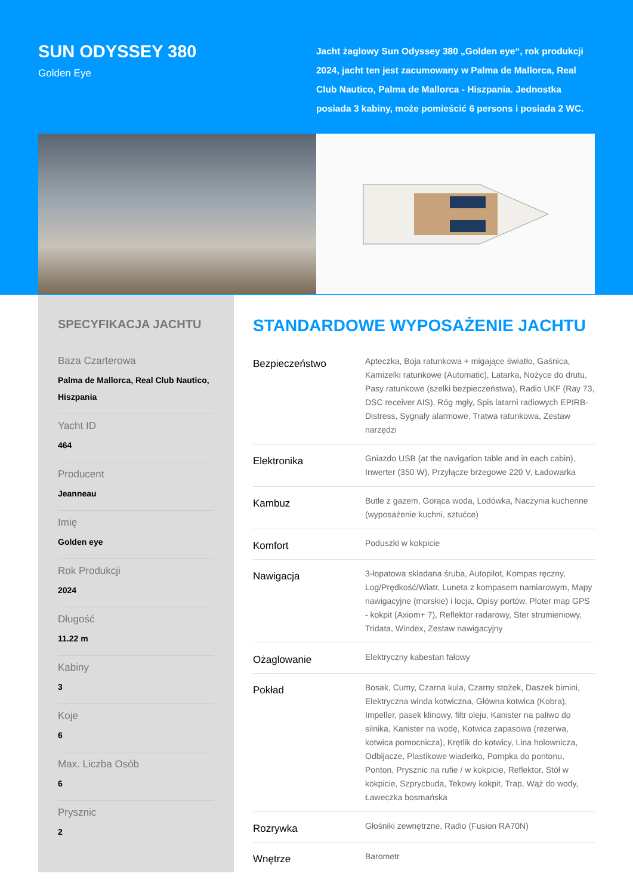SUN ODYSSEY 380
Golden Eye
Jacht żaglowy Sun Odyssey 380 „Golden eye“, rok produkcji 2024, jacht ten jest zacumowany w Palma de Mallorca, Real Club Nautico, Palma de Mallorca - Hiszpania. Jednostka posiada 3 kabiny, może pomieścić 6 persons i posiada 2 WC.
SPECYFIKACJA JACHTU
Baza Czarterowa
Palma de Mallorca, Real Club Nautico, Hiszpania
Yacht ID
464
Producent
Jeanneau
Imię
Golden eye
Rok Produkcji
2024
Długość
11.22 m
Kabiny
3
Koje
6
Max. Liczba Osób
6
Prysznic
2
STANDARDOWE WYPOSAŻENIE JACHTU
| Bezpieczeństwo | Apteczka, Boja ratunkowa + migające światło, Gaśnica, Kamizelki ratunkowe (Automatic), Latarka, Nożyce do drutu, Pasy ratunkowe (szelki bezpieczeństwa), Radio UKF (Ray 73, DSC receiver AIS), Róg mgły, Spis latarni radiowych EPIRB-Distress, Sygnały alarmowe, Tratwa ratunkowa, Zestaw narzędzi |
| Elektronika | Gniazdo USB (at the navigation table and in each cabin), Inwerter (350 W), Przyłącze brzegowe 220 V, Ładowarka |
| Kambuz | Butle z gazem, Gorąca woda, Lodówka, Naczynia kuchenne (wyposażenie kuchni, sztućce) |
| Komfort | Poduszki w kokpicie |
| Nawigacja | 3-łopatowa składana śruba, Autopilot, Kompas ręczny, Log/Prędkość/Wiatr, Luneta z kompasem namiarowym, Mapy nawigacyjne (morskie) i locja, Opisy portów, Ploter map GPS - kokpit (Axiom+ 7), Reflektor radarowy, Ster strumieniowy, Tridata, Windex, Zestaw nawigacyjny |
| Ożaglowanie | Elektryczny kabestan fałowy |
| Pokład | Bosak, Cumy, Czarna kula, Czarny stożek, Daszek bimini, Elektryczna winda kotwiczna, Główna kotwica (Kobra), Impeller, pasek klinowy, filtr oleju, Kanister na paliwo do silnika, Kanister na wodę, Kotwica zapasowa (rezerwa, kotwica pomocnicza), Krętlik do kotwicy, Lina holownicza, Odbijacze, Plastikowe wiaderko, Pompka do pontonu, Ponton, Prysznic na rufie / w kokpicie, Reflektor, Stół w kokpicie, Szprycbuda, Tekowy kokpit, Trap, Wąż do wody, Ławeczka bosmańska |
| Rozrywka | Głośniki zewnętrzne, Radio (Fusion RA70N) |
| Wnętrze | Barometr |